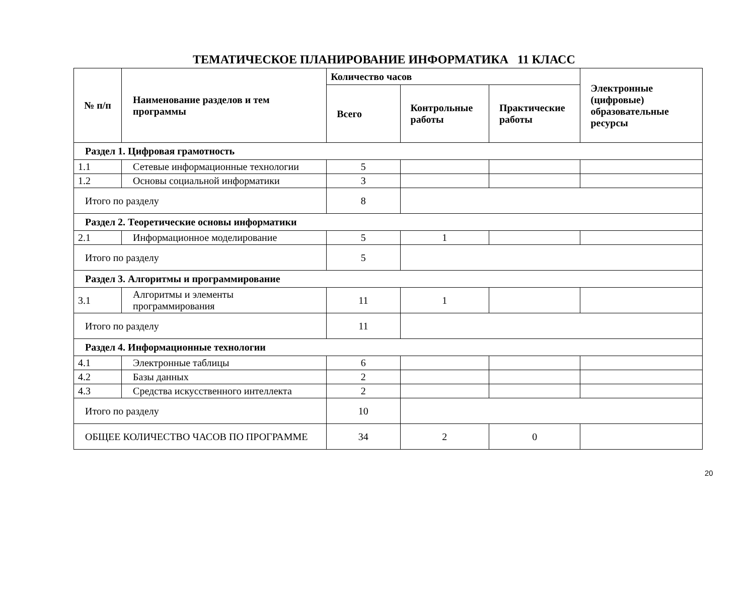ТЕМАТИЧЕСКОЕ ПЛАНИРОВАНИЕ ИНФОРМАТИКА 11 КЛАСС
| № п/п | Наименование разделов и тем программы | Количество часов | | | Электронные (цифровые) образовательные ресурсы |
| --- | --- | --- | --- | --- | --- |
| | | Всего | Контрольные работы | Практические работы | |
| Раздел 1. Цифровая грамотность | | | | | |
| 1.1 | Сетевые информационные технологии | 5 | | | |
| 1.2 | Основы социальной информатики | 3 | | | |
| Итого по разделу | | 8 | | | |
| Раздел 2. Теоретические основы информатики | | | | | |
| 2.1 | Информационное моделирование | 5 | 1 | | |
| Итого по разделу | | 5 | | | |
| Раздел 3. Алгоритмы и программирование | | | | | |
| 3.1 | Алгоритмы и элементы программирования | 11 | 1 | | |
| Итого по разделу | | 11 | | | |
| Раздел 4. Информационные технологии | | | | | |
| 4.1 | Электронные таблицы | 6 | | | |
| 4.2 | Базы данных | 2 | | | |
| 4.3 | Средства искусственного интеллекта | 2 | | | |
| Итого по разделу | | 10 | | | |
| ОБЩЕЕ КОЛИЧЕСТВО ЧАСОВ ПО ПРОГРАММЕ | | 34 | 2 | 0 | |
20